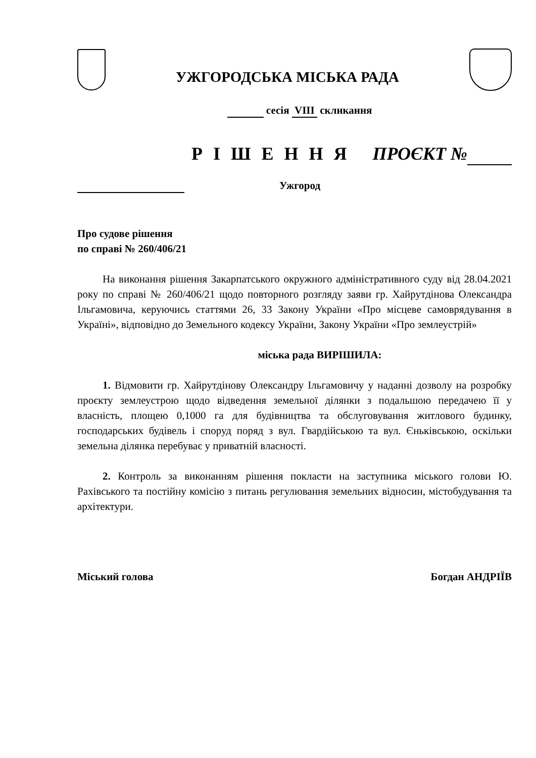УЖГОРОДСЬКА МІСЬКА РАДА
сесія VIII скликання
Р І Ш Е Н Н Я ПРОЄКТ №
Ужгород
Про судове рішення
по справі № 260/406/21
На виконання рішення Закарпатського окружного адміністративного суду від 28.04.2021 року по справі № 260/406/21 щодо повторного розгляду заяви гр. Хайрутдінова Олександра Ільгамовича, керуючись статтями 26, 33 Закону України «Про місцеве самоврядування в Україні», відповідно до Земельного кодексу України, Закону України «Про землеустрій»
міська рада ВИРІШИЛА:
1. Відмовити гр. Хайрутдінову Олександру Ільгамовичу у наданні дозволу на розробку проєкту землеустрою щодо відведення земельної ділянки з подальшою передачею її у власність, площею 0,1000 га для будівництва та обслуговування житлового будинку, господарських будівель і споруд поряд з вул. Гвардійською та вул. Єньківською, оскільки земельна ділянка перебуває у приватній власності.
2. Контроль за виконанням рішення покласти на заступника міського голови Ю. Рахівського та постійну комісію з питань регулювання земельних відносин, містобудування та архітектури.
Міський голова Богдан АНДРІЇВ